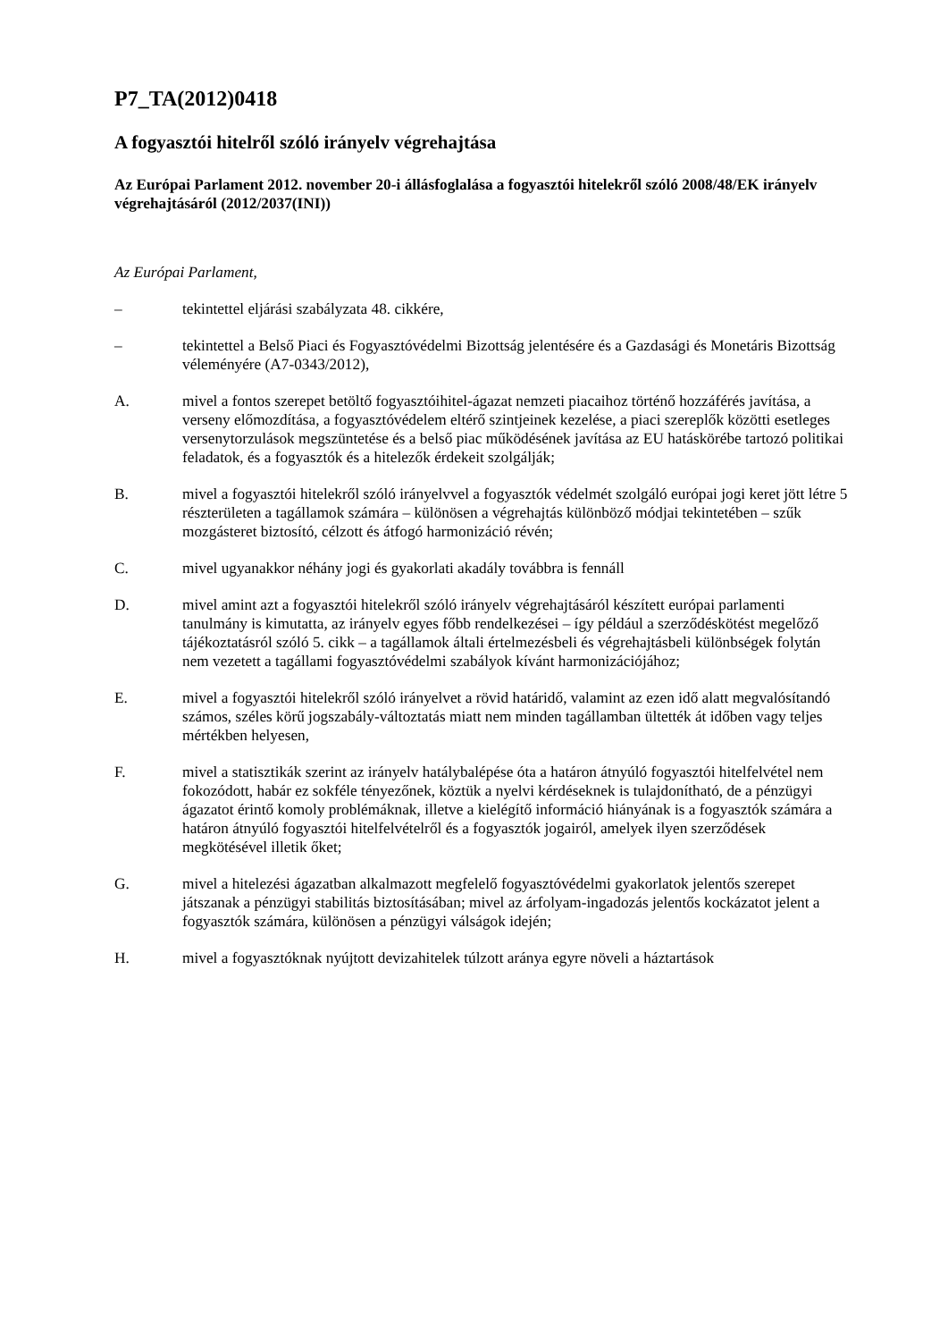P7_TA(2012)0418
A fogyasztói hitelről szóló irányelv végrehajtása
Az Európai Parlament 2012. november 20-i állásfoglalása a fogyasztói hitelekről szóló 2008/48/EK irányelv végrehajtásáról (2012/2037(INI))
Az Európai Parlament,
– tekintettel eljárási szabályzata 48. cikkére,
– tekintettel a Belső Piaci és Fogyasztóvédelmi Bizottság jelentésére és a Gazdasági és Monetáris Bizottság véleményére (A7-0343/2012),
A. mivel a fontos szerepet betöltő fogyasztóihitel-ágazat nemzeti piacaihoz történő hozzáférés javítása, a verseny előmozdítása, a fogyasztóvédelem eltérő szintjeinek kezelése, a piaci szereplők közötti esetleges versenytorzulások megszüntetése és a belső piac működésének javítása az EU hatáskörébe tartozó politikai feladatok, és a fogyasztók és a hitelezők érdekeit szolgálják;
B. mivel a fogyasztói hitelekről szóló irányelvvel a fogyasztók védelmét szolgáló európai jogi keret jött létre 5 részterületen a tagállamok számára – különösen a végrehajtás különböző módjai tekintetében – szűk mozgásteret biztosító, célzott és átfogó harmonizáció révén;
C. mivel ugyanakkor néhány jogi és gyakorlati akadály továbbra is fennáll
D. mivel amint azt a fogyasztói hitelekről szóló irányelv végrehajtásáról készített európai parlamenti tanulmány is kimutatta, az irányelv egyes főbb rendelkezései – így például a szerződéskötést megelőző tájékoztatásról szóló 5. cikk – a tagállamok általi értelmezésbeli és végrehajtásbeli különbségek folytán nem vezetett a tagállami fogyasztóvédelmi szabályok kívánt harmonizációjához;
E. mivel a fogyasztói hitelekről szóló irányelvet a rövid határidő, valamint az ezen idő alatt megvalósítandó számos, széles körű jogszabály-változtatás miatt nem minden tagállamban ültették át időben vagy teljes mértékben helyesen,
F. mivel a statisztikák szerint az irányelv hatálybalépése óta a határon átnyúló fogyasztói hitelfelvétel nem fokozódott, habár ez sokféle tényezőnek, köztük a nyelvi kérdéseknek is tulajdonítható, de a pénzügyi ágazatot érintő komoly problémáknak, illetve a kielégítő információ hiányának is a fogyasztók számára a határon átnyúló fogyasztói hitelfelvételről és a fogyasztók jogairól, amelyek ilyen szerződések megkötésével illetik őket;
G. mivel a hitelezési ágazatban alkalmazott megfelelő fogyasztóvédelmi gyakorlatok jelentős szerepet játszanak a pénzügyi stabilitás biztosításában; mivel az árfolyam-ingadozás jelentős kockázatot jelent a fogyasztók számára, különösen a pénzügyi válságok idején;
H. mivel a fogyasztóknak nyújtott devizahitelek túlzott aránya egyre növeli a háztartások